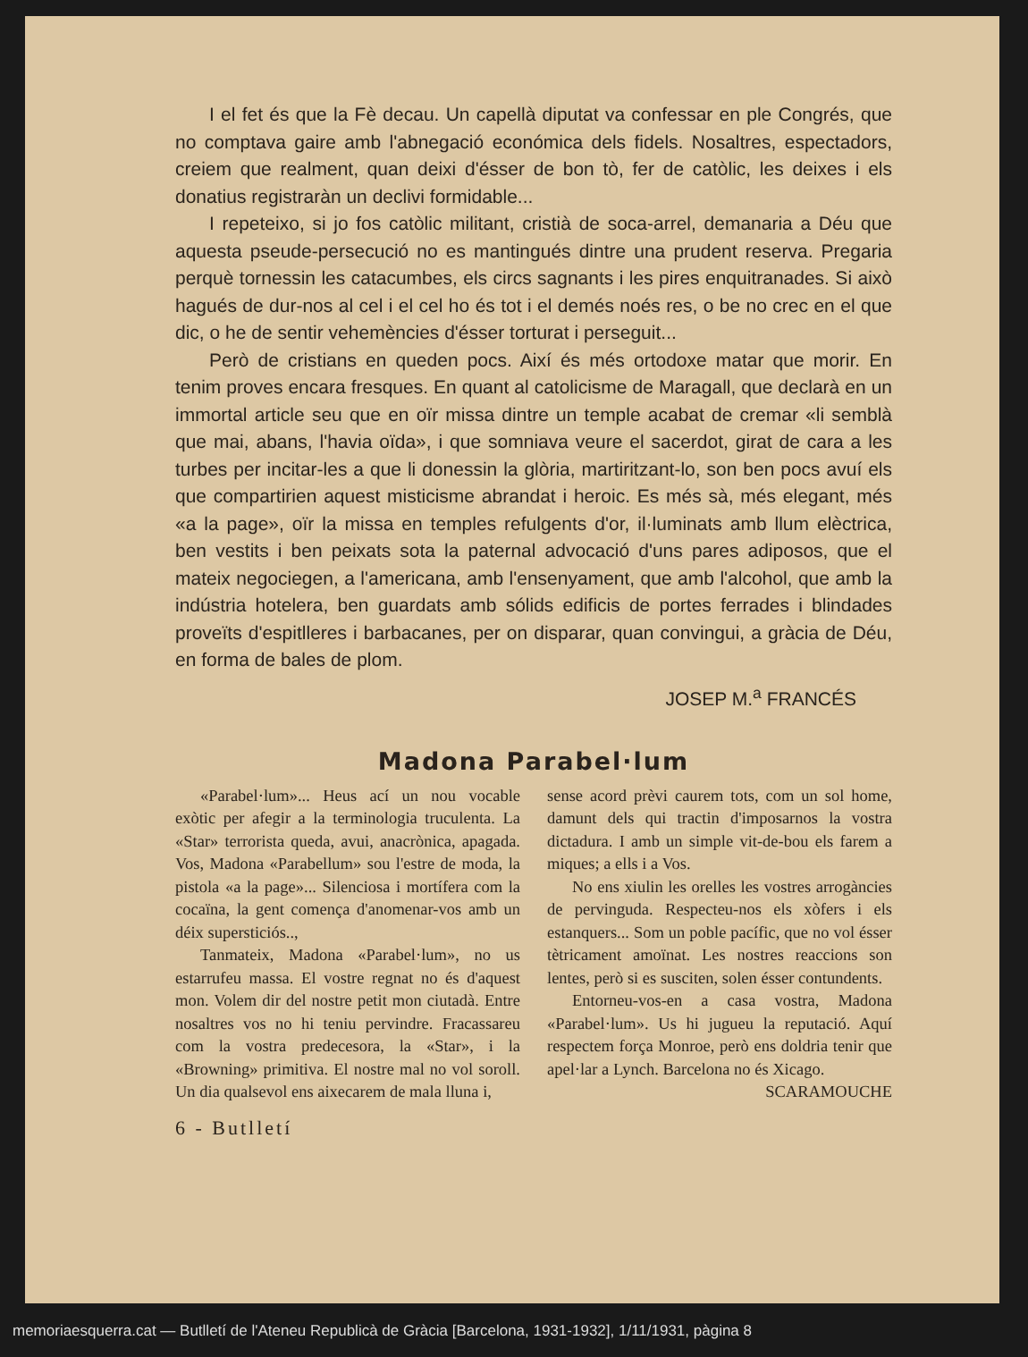I el fet és que la Fè decau. Un capellà diputat va confessar en ple Congrés, que no comptava gaire amb l'abnegació económica dels fidels. Nosaltres, espectadors, creiem que realment, quan deixi d'ésser de bon tò, fer de catòlic, les deixes i els donatius registraràn un declivi formidable...
I repeteixo, si jo fos catòlic militant, cristià de soca-arrel, demanaria a Déu que aquesta pseude-persecució no es mantingués dintre una prudent reserva. Pregaria perquè tornessin les catacumbes, els circs sagnants i les pires enquitranades. Si això hagués de dur-nos al cel i el cel ho és tot i el demés noés res, o be no crec en el que dic, o he de sentir vehemències d'ésser torturat i perseguit...
Però de cristians en queden pocs. Així és més ortodoxe matar que morir. En tenim proves encara fresques. En quant al catolicisme de Maragall, que declarà en un immortal article seu que en oïr missa dintre un temple acabat de cremar «li semblà que mai, abans, l'havia oïda», i que somniava veure el sacerdot, girat de cara a les turbes per incitar-les a que li donessin la glòria, martiritzant-lo, son ben pocs avuí els que compartirien aquest misticisme abrandat i heroic. Es més sà, més elegant, més «a la page», oïr la missa en temples refulgents d'or, il·luminats amb llum elèctrica, ben vestits i ben peixats sota la paternal advocació d'uns pares adiposos, que el mateix negociegen, a l'americana, amb l'ensenyament, que amb l'alcohol, que amb la indústria hotelera, ben guardats amb sólids edificis de portes ferrades i blindades proveïts d'espitlleres i barbacanes, per on disparar, quan convingui, a gràcia de Déu, en forma de bales de plom.
JOSEP M.<sup>a</sup> FRANCÉS
Madona Parabel·lum
«Parabel·lum»... Heus ací un nou vocable exòtic per afegir a la terminologia truculenta. La «Star» terrorista queda, avui, anacrònica, apagada. Vos, Madona «Parabellum» sou l'estre de moda, la pistola «a la page»... Silenciosa i mortífera com la cocaïna, la gent comença d'anomenar-vos amb un déix supersticiós..,
Tanmateix, Madona «Parabel·lum», no us estarrufeu massa. El vostre regnat no és d'aquest mon. Volem dir del nostre petit mon ciutadà. Entre nosaltres vos no hi teniu pervindre. Fracassareu com la vostra predecesora, la «Star», i la «Browning» primitiva. El nostre mal no vol soroll. Un dia qualsevol ens aixecarem de mala lluna i,
sense acord prèvi caurem tots, com un sol home, damunt dels qui tractin d'imposarnos la vostra dictadura. I amb un simple vit-de-bou els farem a miques; a ells i a Vos.
No ens xiulin les orelles les vostres arrogàncies de pervinguda. Respecteu-nos els xòfers i els estanquers... Som un poble pacífic, que no vol ésser tètricament amoïnat. Les nostres reaccions son lentes, però si es susciten, solen ésser contundents.
Entorneu-vos-en a casa vostra, Madona «Parabel·lum». Us hi jugueu la reputació. Aquí respectem força Monroe, però ens doldria tenir que apel·lar a Lynch. Barcelona no és Xicago.
SCARAMOUCHE
6 - Butlletí
memoriaesquerra.cat — Butlletí de l'Ateneu Republicà de Gràcia [Barcelona, 1931-1932], 1/11/1931, pàgina 8